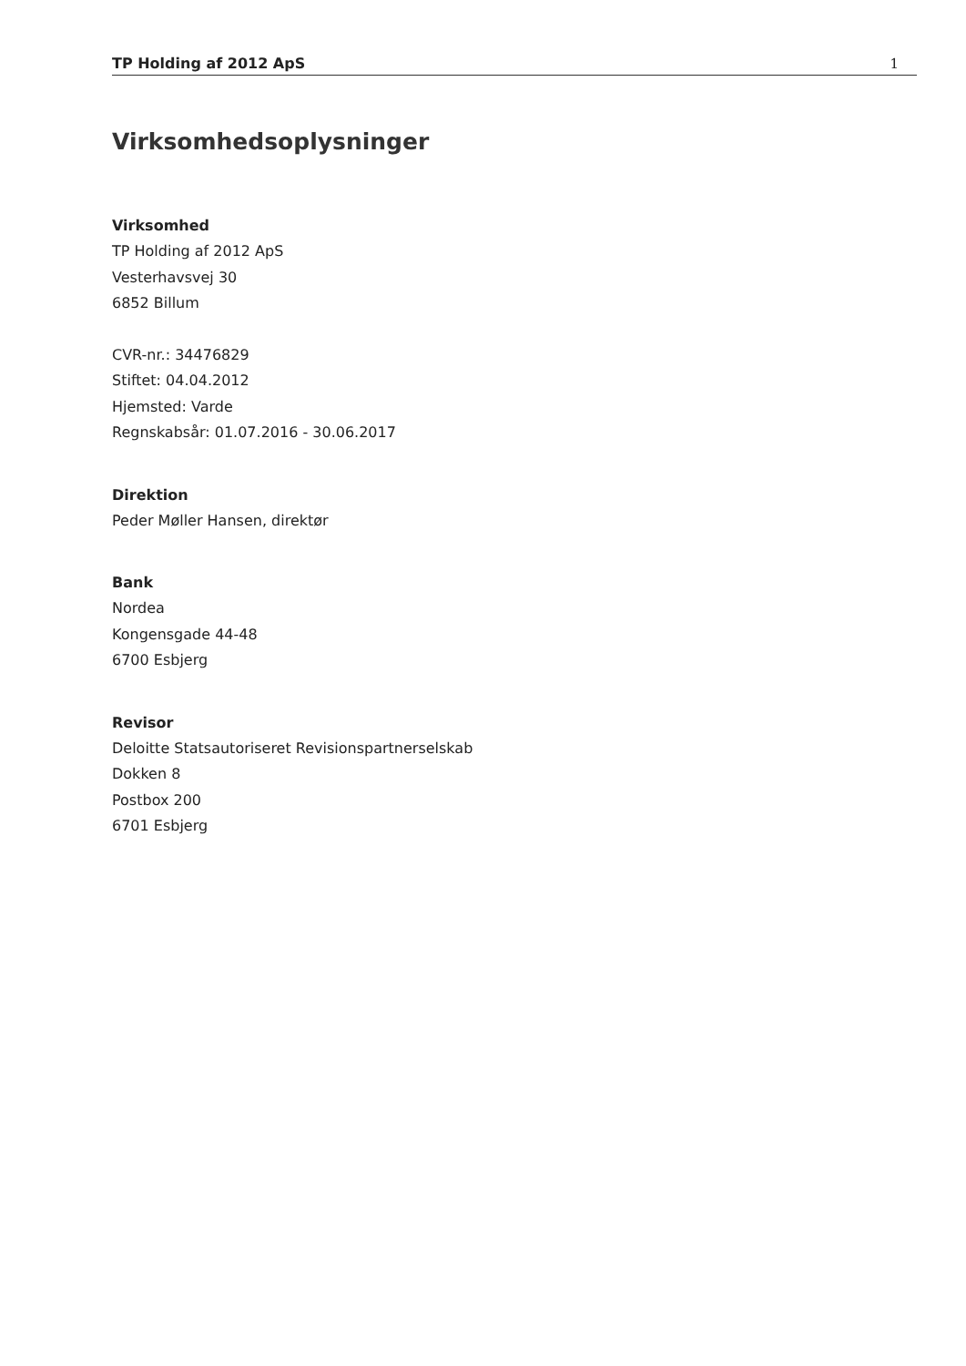TP Holding af 2012 ApS 1
Virksomhedsoplysninger
Virksomhed
TP Holding af 2012 ApS
Vesterhavsvej 30
6852 Billum
CVR-nr.: 34476829
Stiftet: 04.04.2012
Hjemsted: Varde
Regnskabsår: 01.07.2016 - 30.06.2017
Direktion
Peder Møller Hansen, direktør
Bank
Nordea
Kongensgade 44-48
6700 Esbjerg
Revisor
Deloitte Statsautoriseret Revisionspartnerselskab
Dokken 8
Postbox 200
6701 Esbjerg